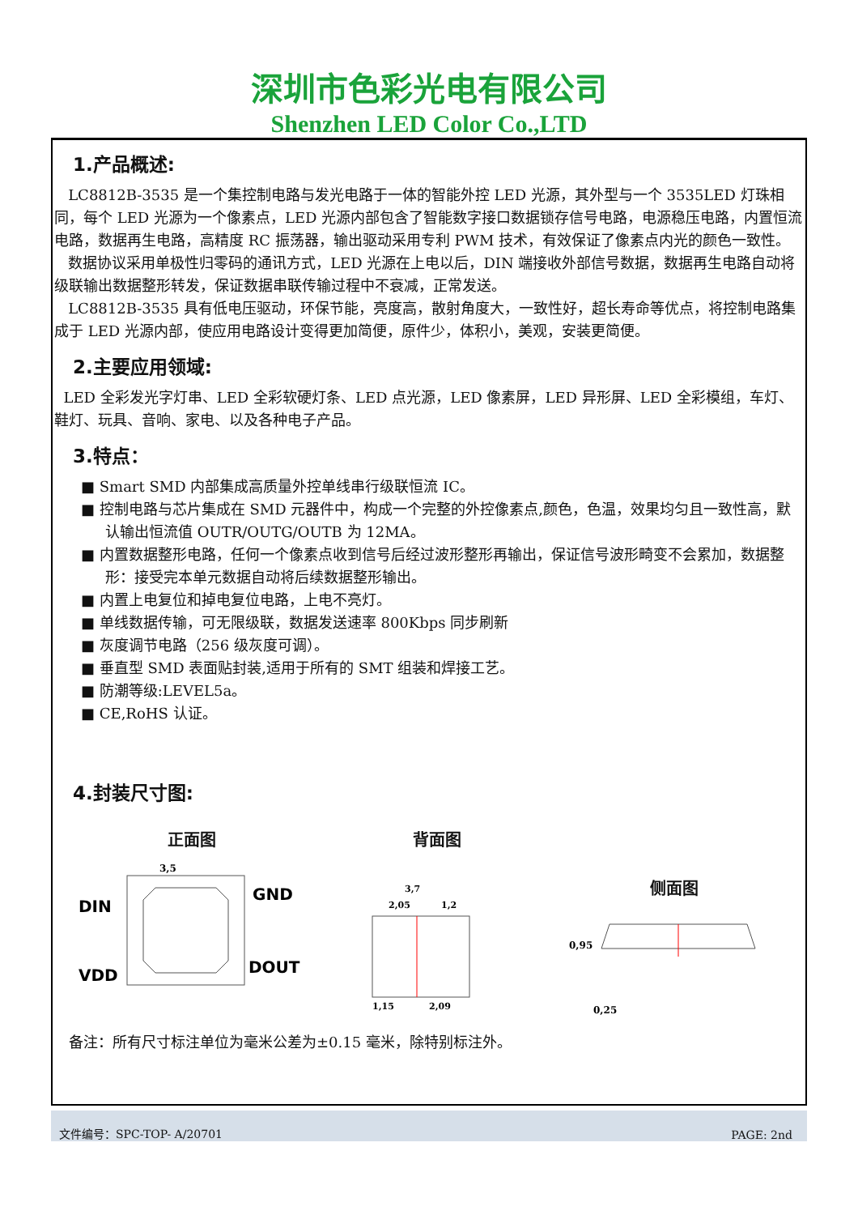深圳市色彩光电有限公司
Shenzhen LED Color Co.,LTD
1.产品概述:
LC8812B-3535 是一个集控制电路与发光电路于一体的智能外控 LED 光源，其外型与一个 3535LED 灯珠相同，每个 LED 光源为一个像素点，LED 光源内部包含了智能数字接口数据锁存信号电路，电源稳压电路，内置恒流电路，数据再生电路，高精度 RC 振荡器，输出驱动采用专利 PWM 技术，有效保证了像素点内光的颜色一致性。
数据协议采用单极性归零码的通讯方式，LED 光源在上电以后，DIN 端接收外部信号数据，数据再生电路自动将级联输出数据整形转发，保证数据串联传输过程中不衰减，正常发送。
LC8812B-3535 具有低电压驱动，环保节能，亮度高，散射角度大，一致性好，超长寿命等优点，将控制电路集成于 LED 光源内部，使应用电路设计变得更加简便，原件少，体积小，美观，安装更简便。
2.主要应用领域:
LED 全彩发光字灯串、LED 全彩软硬灯条、LED 点光源，LED 像素屏，LED 异形屏、LED 全彩模组，车灯、鞋灯、玩具、音响、家电、以及各种电子产品。
3.特点：
■ Smart SMD 内部集成高质量外控单线串行级联恒流 IC。
■ 控制电路与芯片集成在 SMD 元器件中，构成一个完整的外控像素点,颜色，色温，效果均匀且一致性高，默认输出恒流值 OUTR/OUTG/OUTB 为 12MA。
■ 内置数据整形电路，任何一个像素点收到信号后经过波形整形再输出，保证信号波形畸变不会累加，数据整形：接受完本单元数据自动将后续数据整形输出。
■ 内置上电复位和掉电复位电路，上电不亮灯。
■ 单线数据传输，可无限级联，数据发送速率 800Kbps 同步刷新
■ 灰度调节电路（256 级灰度可调）。
■ 垂直型 SMD 表面贴封装,适用于所有的 SMT 组装和焊接工艺。
■ 防潮等级:LEVEL5a。
■ CE,RoHS 认证。
4.封装尺寸图:
正面图
DIN
VDD
3,5
GND
DOUT
背面图
3,7
2,05
1,2
1,15
2,09
侧面图
0,95
0,25
备注：所有尺寸标注单位为毫米公差为±0.15 毫米，除特别标注外。
文件编号：SPC-TOP- A/20701 PAGE: 2nd